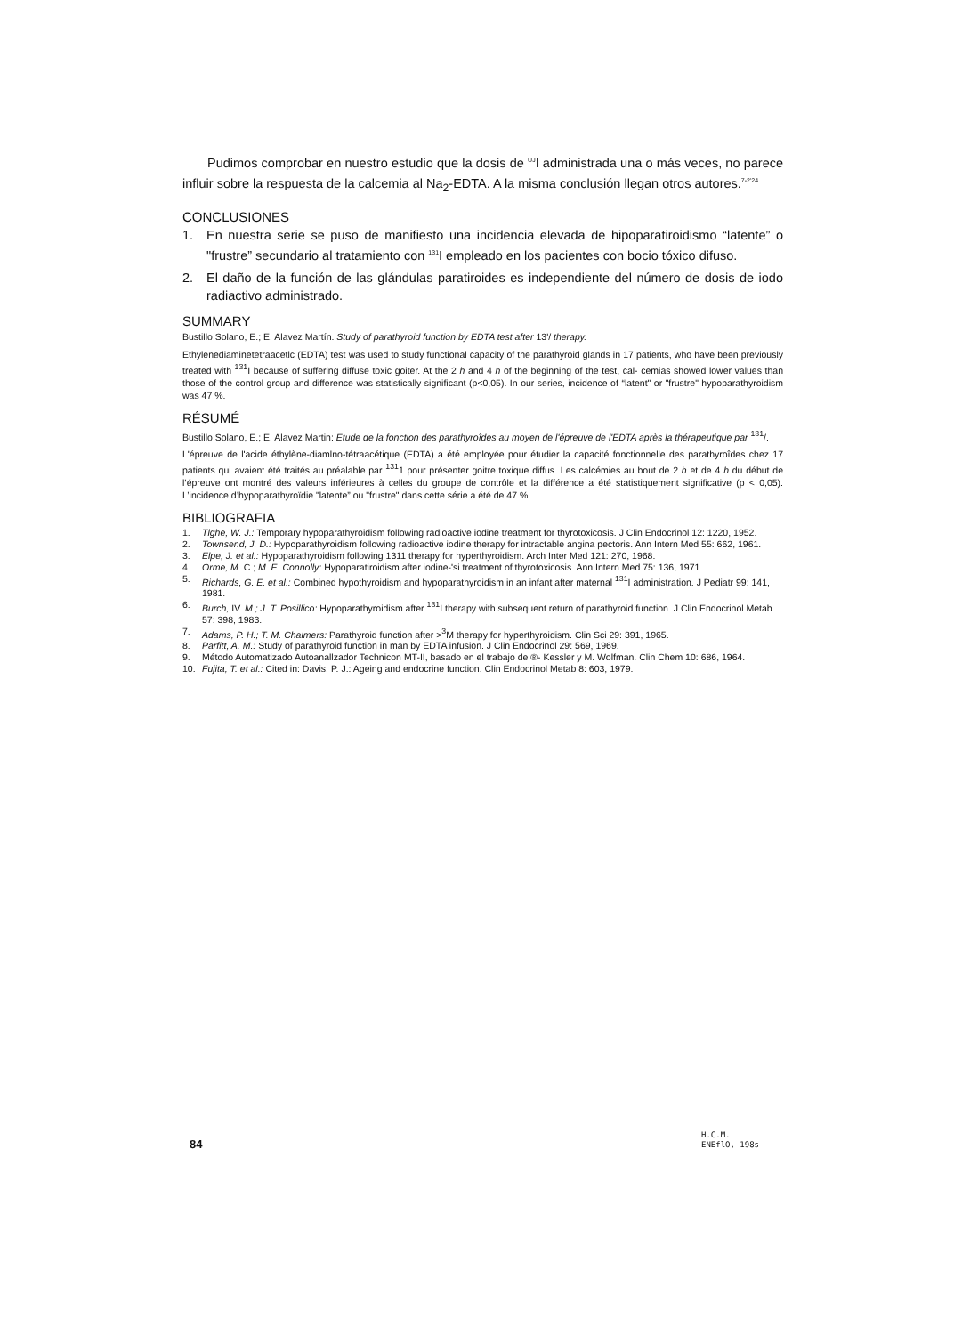Pudimos comprobar en nuestro estudio que la dosis de <sup>UJ</sup>I administrada una o más veces, no parece influir sobre la respuesta de la calcemia al Na<sub>2</sub>-EDTA. A la misma conclusión llegan otros autores.<sup>7-2'24</sup>
CONCLUSIONES
1. En nuestra serie se puso de manifiesto una incidencia elevada de hipoparatiroidismo “latente” o "frustre” secundario al tratamiento con <sup>131</sup>I empleado en los pacientes con bocio tóxico difuso.
2. El daño de la función de las glándulas paratiroides es independiente del número de dosis de iodo radiactivo administrado.
SUMMARY
Bustillo Solano, E.; E. Alavez Martín. Study of parathyroid function by EDTA test after 13'/ therapy.
Ethylenediaminetetraacetlc (EDTA) test was used to study functional capacity of the parathyroid glands in 17 patients, who have been previously treated with <sup>131</sup>I because of suffering diffuse toxic goiter. At the 2 h and 4 h of the beginning of the test, cal- cemias showed lower values than those of the control group and difference was statistically significant (p<0,05). In our series, incidence of “latent" or "frustre" hypoparathyroidism was 47 %.
RÉSUMÉ
Bustillo Solano, E.; E. Alavez Martin: Etude de la fonction des parathyroîdes au moyen de l'épreuve de l'EDTA après la thérapeutique par <sup>131</sup>/.
L'épreuve de l'acide éthylène-diamlno-tétraacétique (EDTA) a été employée pour étudier la capacité fonctionnelle des parathyroîdes chez 17 patients qui avaient été traités au préalable par <sup>131</sup>1 pour présenter goitre toxique diffus. Les calcémies au bout de 2 h et de 4 h du début de l’épreuve ont montré des valeurs inférieures à celles du groupe de contrôle et la différence a été statistiquement significative (p < 0,05). L’incidence d’hypoparathyroïdie "latente” ou "frustre" dans cette série a été de 47 %.
BIBLIOGRAFIA
1. Tlghe, W. J.: Temporary hypoparathyroidism following radioactive iodine treatment for thyrotoxicosis. J Clin Endocrinol 12: 1220, 1952.
2. Townsend, J. D.: Hypoparathyroidism following radioactive iodine therapy for intractable angina pectoris. Ann Intern Med 55: 662, 1961.
3. Elpe, J. et al.: Hypoparathyroidism following 1311 therapy for hyperthyroidism. Arch Inter Med 121: 270, 1968.
4. Orme, M. C.; M. E. Connolly: Hypoparatiroidism after iodine-'si treatment of thyrotoxicosis. Ann Intern Med 75: 136, 1971.
5. Richards, G. E. et al.: Combined hypothyroidism and hypoparathyroidism in an infant after maternal <sup>131</sup>I administration. J Pediatr 99: 141, 1981.
6. Burch, IV. M.; J. T. Posillico: Hypoparathyroidism after <sup>131</sup>I therapy with subsequent return of parathyroid function. J Clin Endocrinol Metab 57: 398, 1983.
7. Adams, P. H.; T. M. Chalmers: Parathyroid function after ><sup>3</sup>M therapy for hyperthyroidism. Clin Sci 29: 391, 1965.
8. Parfitt, A. M.: Study of parathyroid function in man by EDTA infusion. J Clin Endocrinol 29: 569, 1969.
9. Método Automatizado Autoanallzador Technicon MT-II, basado en el trabajo de ®- Kessler y M. Wolfman. Clin Chem 10: 686, 1964.
10. Fujita, T. et al.: Cited in: Davis, P. J.: Ageing and endocrine function. Clin Endocrinol Metab 8: 603, 1979.
84
H.C.M.
ENEflO, 198s